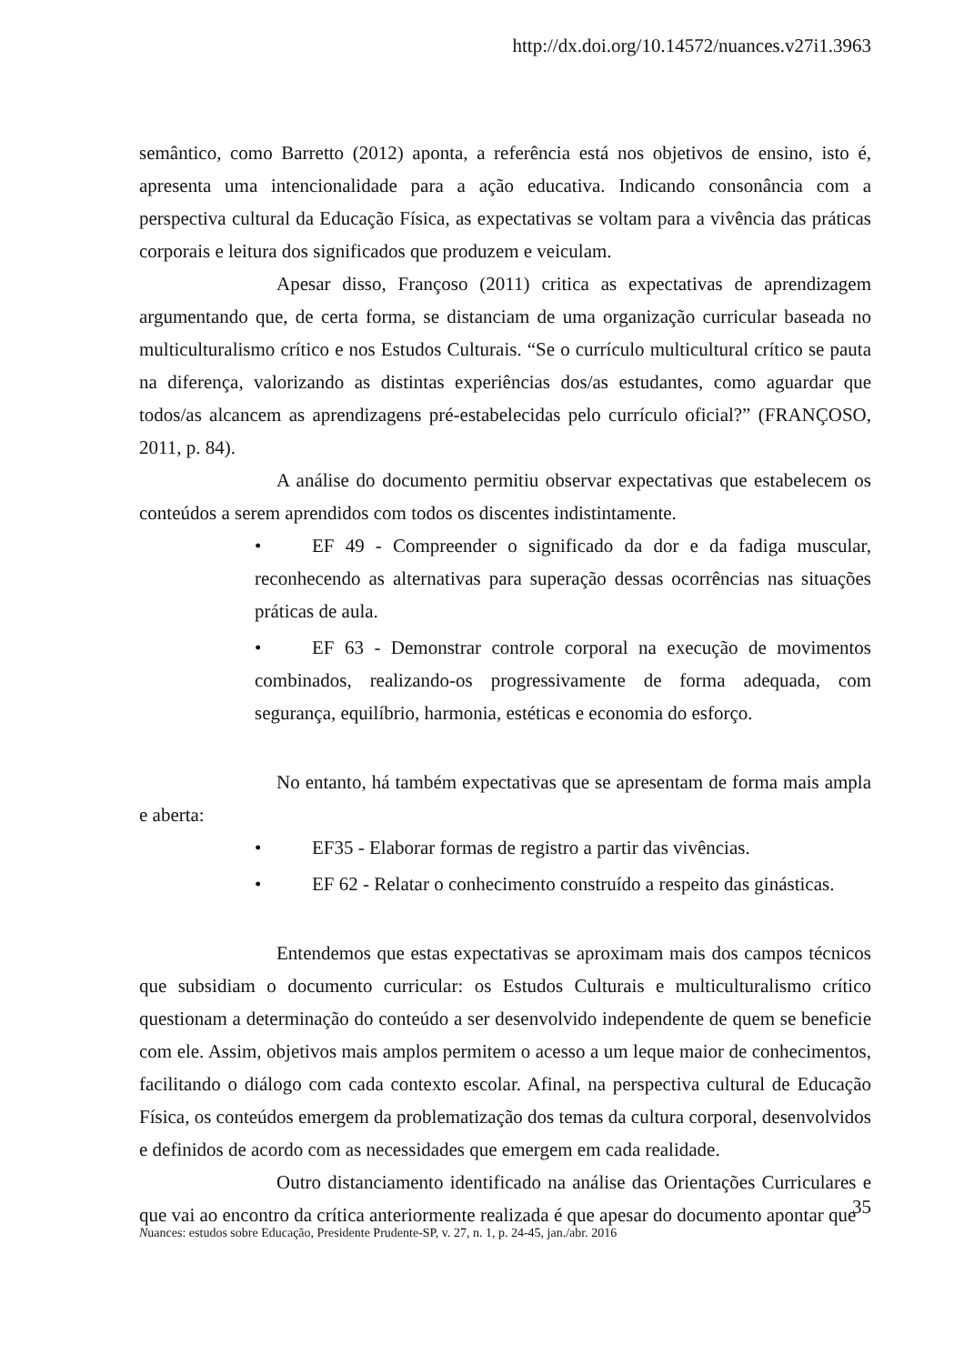http://dx.doi.org/10.14572/nuances.v27i1.3963
semântico, como Barretto (2012) aponta, a referência está nos objetivos de ensino, isto é, apresenta uma intencionalidade para a ação educativa. Indicando consonância com a perspectiva cultural da Educação Física, as expectativas se voltam para a vivência das práticas corporais e leitura dos significados que produzem e veiculam.
Apesar disso, Françoso (2011) critica as expectativas de aprendizagem argumentando que, de certa forma, se distanciam de uma organização curricular baseada no multiculturalismo crítico e nos Estudos Culturais. “Se o currículo multicultural crítico se pauta na diferença, valorizando as distintas experiências dos/as estudantes, como aguardar que todos/as alcancem as aprendizagens pré-estabelecidas pelo currículo oficial?” (FRANÇOSO, 2011, p. 84).
A análise do documento permitiu observar expectativas que estabelecem os conteúdos a serem aprendidos com todos os discentes indistintamente.
• EF 49 - Compreender o significado da dor e da fadiga muscular, reconhecendo as alternativas para superação dessas ocorrências nas situações práticas de aula.
• EF 63 - Demonstrar controle corporal na execução de movimentos combinados, realizando-os progressivamente de forma adequada, com segurança, equilíbrio, harmonia, estéticas e economia do esforço.
No entanto, há também expectativas que se apresentam de forma mais ampla e aberta:
• EF35 - Elaborar formas de registro a partir das vivências.
• EF 62 - Relatar o conhecimento construído a respeito das ginásticas.
Entendemos que estas expectativas se aproximam mais dos campos técnicos que subsidiam o documento curricular: os Estudos Culturais e multiculturalismo crítico questionam a determinação do conteúdo a ser desenvolvido independente de quem se beneficie com ele. Assim, objetivos mais amplos permitem o acesso a um leque maior de conhecimentos, facilitando o diálogo com cada contexto escolar. Afinal, na perspectiva cultural de Educação Física, os conteúdos emergem da problematização dos temas da cultura corporal, desenvolvidos e definidos de acordo com as necessidades que emergem em cada realidade.
Outro distanciamento identificado na análise das Orientações Curriculares e que vai ao encontro da crítica anteriormente realizada é que apesar do documento apontar que
35
Nuances: estudos sobre Educação, Presidente Prudente-SP, v. 27, n. 1, p. 24-45, jan./abr. 2016